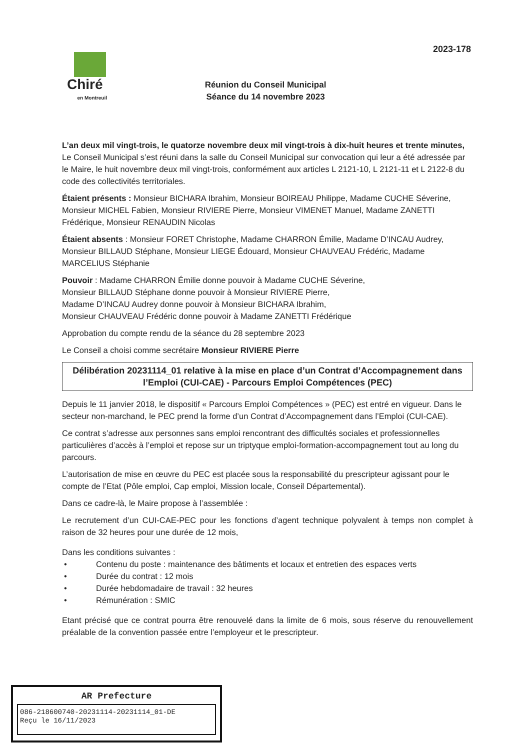2023-178
Chiré
en Montreuil
Réunion du Conseil Municipal
Séance du 14 novembre 2023
L’an deux mil vingt-trois, le quatorze novembre deux mil vingt-trois à dix-huit heures et trente minutes,
Le Conseil Municipal s’est réuni dans la salle du Conseil Municipal sur convocation qui leur a été adressée par le Maire, le huit novembre deux mil vingt-trois, conformément aux articles L 2121-10, L 2121-11 et L 2122-8 du code des collectivités territoriales.
Étaient présents : Monsieur BICHARA Ibrahim, Monsieur BOIREAU Philippe, Madame CUCHE Séverine, Monsieur MICHEL Fabien, Monsieur RIVIERE Pierre, Monsieur VIMENET Manuel, Madame ZANETTI Frédérique, Monsieur RENAUDIN Nicolas
Étaient absents : Monsieur FORET Christophe, Madame CHARRON Émilie, Madame D’INCAU Audrey, Monsieur BILLAUD Stéphane, Monsieur LIEGE Édouard, Monsieur CHAUVEAU Frédéric, Madame MARCELIUS Stéphanie
Pouvoir : Madame CHARRON Émilie donne pouvoir à Madame CUCHE Séverine,
Monsieur BILLAUD Stéphane donne pouvoir à Monsieur RIVIERE Pierre,
Madame D’INCAU Audrey donne pouvoir à Monsieur BICHARA Ibrahim,
Monsieur CHAUVEAU Frédéric donne pouvoir à Madame ZANETTI Frédérique
Approbation du compte rendu de la séance du 28 septembre 2023
Le Conseil a choisi comme secrétaire Monsieur RIVIERE Pierre
Délibération 20231114_01 relative à la mise en place d’un Contrat d’Accompagnement dans l’Emploi (CUI-CAE) - Parcours Emploi Compétences (PEC)
Depuis le 11 janvier 2018, le dispositif « Parcours Emploi Compétences » (PEC) est entré en vigueur. Dans le secteur non-marchand, le PEC prend la forme d’un Contrat d’Accompagnement dans l’Emploi (CUI-CAE).
Ce contrat s’adresse aux personnes sans emploi rencontrant des difficultés sociales et professionnelles particulières d’accès à l’emploi et repose sur un triptyque emploi-formation-accompagnement tout au long du parcours.
L’autorisation de mise en œuvre du PEC est placée sous la responsabilité du prescripteur agissant pour le compte de l’Etat (Pôle emploi, Cap emploi, Mission locale, Conseil Départemental).
Dans ce cadre-là, le Maire propose à l’assemblée :
Le recrutement d’un CUI-CAE-PEC pour les fonctions d’agent technique polyvalent à temps non complet à raison de 32 heures pour une durée de 12 mois,
Dans les conditions suivantes :
• Contenu du poste : maintenance des bâtiments et locaux et entretien des espaces verts
• Durée du contrat : 12 mois
• Durée hebdomadaire de travail : 32 heures
• Rémunération : SMIC
Etant précisé que ce contrat pourra être renouvelé dans la limite de 6 mois, sous réserve du renouvellement préalable de la convention passée entre l’employeur et le prescripteur.
AR Prefecture
086-218600740-20231114-20231114_01-DE
Reçu le 16/11/2023